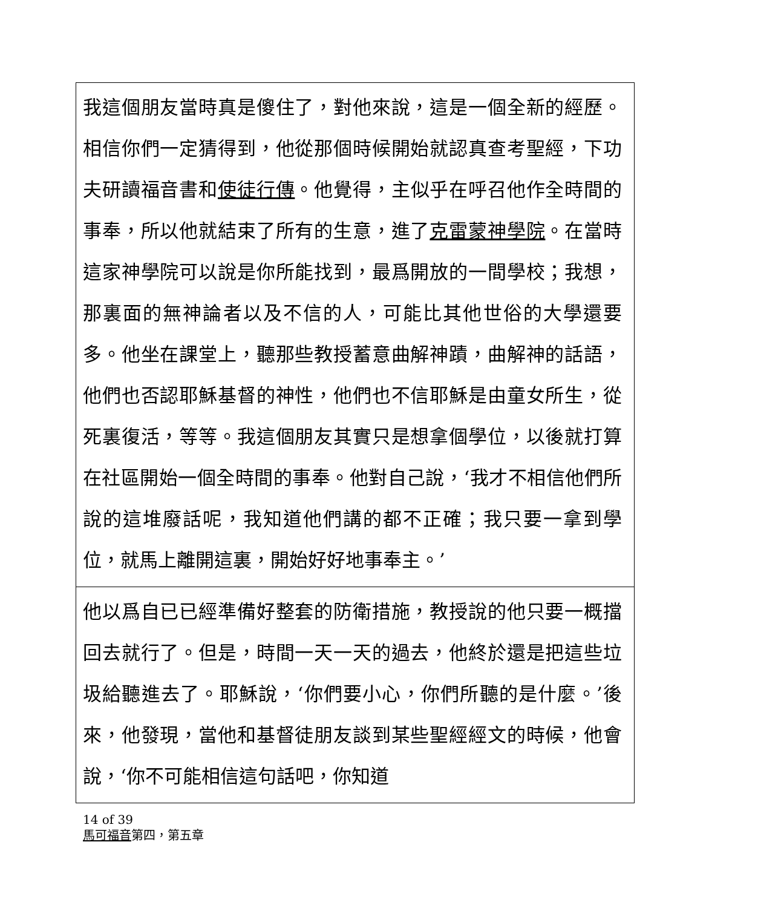| 我這個朋友當時真是傻住了，對他來說，這是一個全新的經歷。相信你們一定猜得到，他從那個時候開始就認真查考聖經，下功夫研讀福音書和 使徒行傳 。他覺得，主似乎在呼召他作全時間的事奉，所以他就結束了所有的生意，進了 克雷蒙神學院 。在當時這家神學院可以說是你所能找到，最爲開放的一間學校；我想，那裏面的無神論者以及不信的人，可能比其他世俗的大學還要多。他坐在課堂上，聽那些教授蓄意曲解神蹟，曲解神的話語，他們也否認耶穌基督的神性，他們也不信耶穌是由童女所生，從死裏復活，等等。我這個朋友其實只是想拿個學位，以後就打算在社區開始一個全時間的事奉。他對自己說，‘我才不相信他們所說的這堆廢話呢，我知道他們講的都不正確；我只要一拿到學位，就馬上離開這裏，開始好好地事奉主。’ |
| 他以爲自已已經準備好整套的防衛措施，教授說的他只要一概擋回去就行了。但是，時間一天一天的過去，他終於還是把這些垃圾給聽進去了。耶穌說，‘你們要小心，你們所聽的是什麼。’後來，他發現，當他和基督徒朋友談到某些聖經經文的時候，他會說，‘你不可能相信這句話吧，你知道 |
14 of 39
馬可福音第四，第五章